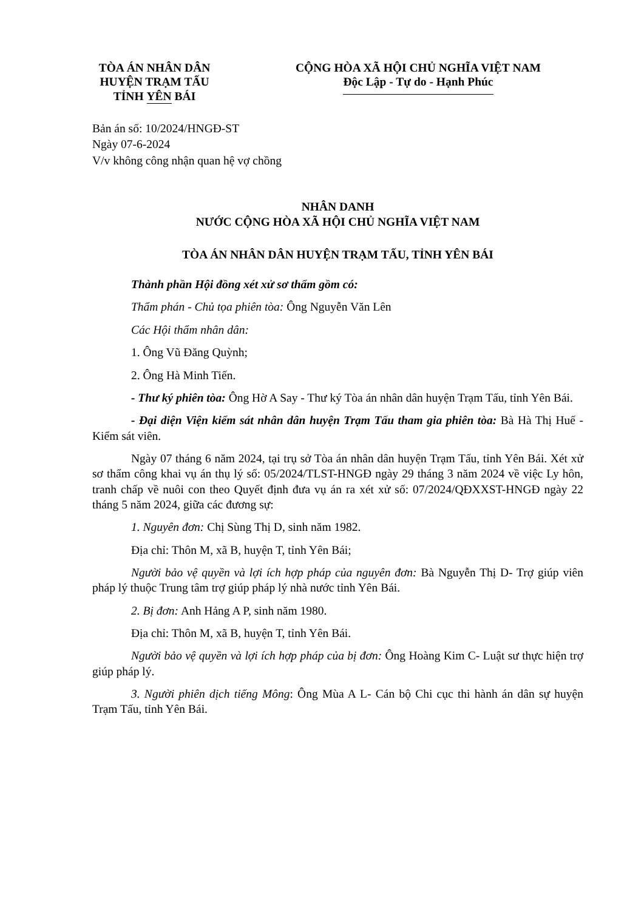TÒA ÁN NHÂN DÂN
HUYỆN TRẠM TẤU
TỈNH YÊN BÁI
CỘNG HÒA XÃ HỘI CHỦ NGHĨA VIỆT NAM
Độc Lập - Tự do - Hạnh Phúc
Bản án số: 10/2024/HNGĐ-ST
Ngày 07-6-2024
V/v không công nhận quan hệ vợ chồng
NHÂN DANH
NƯỚC CỘNG HÒA XÃ HỘI CHỦ NGHĨA VIỆT NAM
TÒA ÁN NHÂN DÂN HUYỆN TRẠM TẤU, TỈNH YÊN BÁI
Thành phần Hội đồng xét xử sơ thẩm gồm có:
Thẩm phán - Chủ tọa phiên tòa: Ông Nguyễn Văn Lên
Các Hội thẩm nhân dân:
1. Ông Vũ Đăng Quỳnh;
2. Ông Hà Minh Tiến.
- Thư ký phiên tòa: Ông Hờ A Say - Thư ký Tòa án nhân dân huyện Trạm Tấu, tỉnh Yên Bái.
- Đại diện Viện kiểm sát nhân dân huyện Trạm Tấu tham gia phiên tòa: Bà Hà Thị Huế - Kiểm sát viên.
Ngày 07 tháng 6 năm 2024, tại trụ sở Tòa án nhân dân huyện Trạm Tấu, tỉnh Yên Bái. Xét xử sơ thẩm công khai vụ án thụ lý số: 05/2024/TLST-HNGĐ ngày 29 tháng 3 năm 2024 về việc Ly hôn, tranh chấp về nuôi con theo Quyết định đưa vụ án ra xét xử số: 07/2024/QĐXXST-HNGĐ ngày 22 tháng 5 năm 2024, giữa các đương sự:
1. Nguyên đơn: Chị Sùng Thị D, sinh năm 1982.
Địa chỉ: Thôn M, xã B, huyện T, tỉnh Yên Bái;
Người bảo vệ quyền và lợi ích hợp pháp của nguyên đơn: Bà Nguyễn Thị D- Trợ giúp viên pháp lý thuộc Trung tâm trợ giúp pháp lý nhà nước tỉnh Yên Bái.
2. Bị đơn: Anh Hảng A P, sinh năm 1980.
Địa chỉ: Thôn M, xã B, huyện T, tỉnh Yên Bái.
Người bảo vệ quyền và lợi ích hợp pháp của bị đơn: Ông Hoàng Kim C- Luật sư thực hiện trợ giúp pháp lý.
3. Người phiên dịch tiếng Mông: Ông Mùa A L- Cán bộ Chi cục thi hành án dân sự huyện Trạm Tấu, tỉnh Yên Bái.